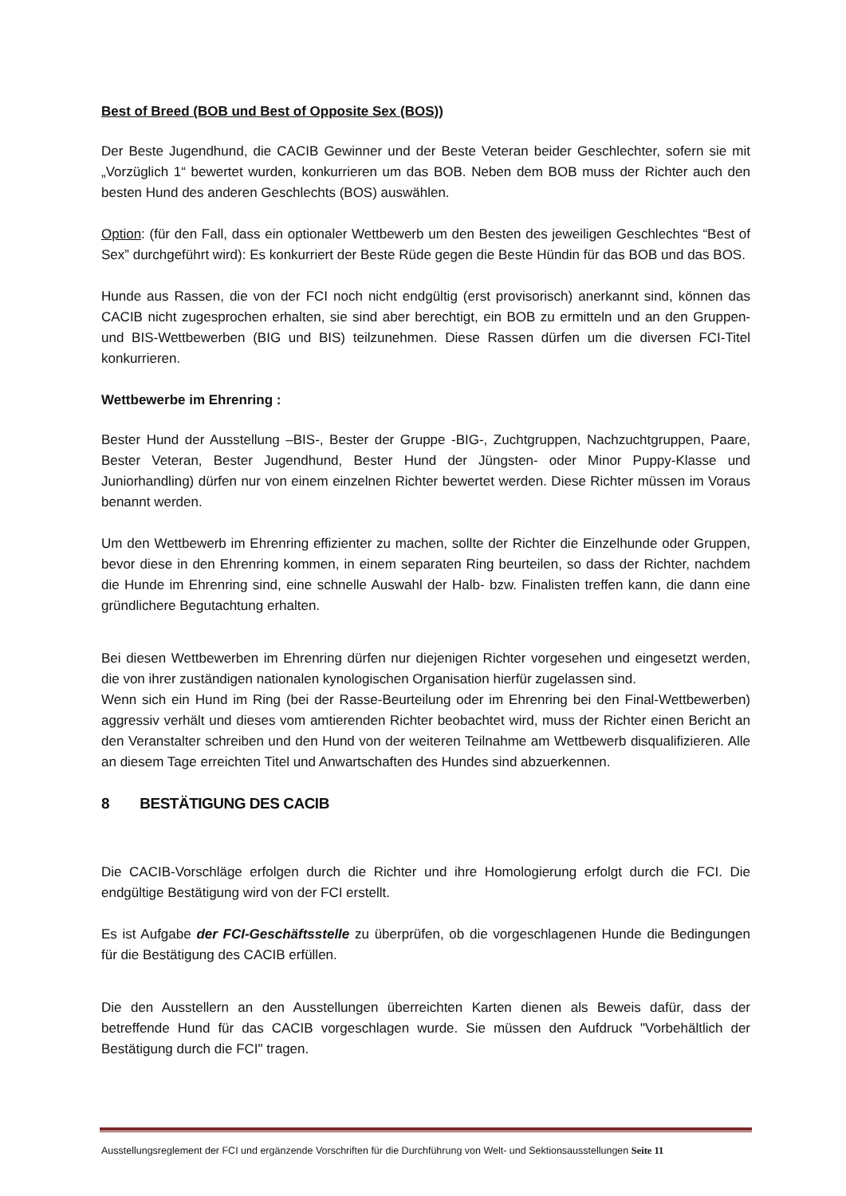Best of Breed (BOB und Best of Opposite Sex (BOS))
Der Beste Jugendhund, die CACIB Gewinner und der Beste Veteran beider Geschlechter, sofern sie mit „Vorzüglich 1“ bewertet wurden, konkurrieren um das BOB. Neben dem BOB muss der Richter auch den besten Hund des anderen Geschlechts (BOS) auswählen.
Option: (für den Fall, dass ein optionaler Wettbewerb um den Besten des jeweiligen Geschlechtes “Best of Sex” durchgeführt wird): Es konkurriert der Beste Rüde gegen die Beste Hündin für das BOB und das BOS.
Hunde aus Rassen, die von der FCI noch nicht endgültig (erst provisorisch) anerkannt sind, können das CACIB nicht zugesprochen erhalten, sie sind aber berechtigt, ein BOB zu ermitteln und an den Gruppen- und BIS-Wettbewerben (BIG und BIS) teilzunehmen. Diese Rassen dürfen um die diversen FCI-Titel konkurrieren.
Wettbewerbe im Ehrenring :
Bester Hund der Ausstellung –BIS-, Bester der Gruppe -BIG-, Zuchtgruppen, Nachzuchtgruppen, Paare, Bester Veteran, Bester Jugendhund, Bester Hund der Jüngsten- oder Minor Puppy-Klasse und Juniorhandling) dürfen nur von einem einzelnen Richter bewertet werden. Diese Richter müssen im Voraus benannt werden.
Um den Wettbewerb im Ehrenring effizienter zu machen, sollte der Richter die Einzelhunde oder Gruppen, bevor diese in den Ehrenring kommen, in einem separaten Ring beurteilen, so dass der Richter, nachdem die Hunde im Ehrenring sind, eine schnelle Auswahl der Halb- bzw. Finalisten treffen kann, die dann eine gründlichere Begutachtung erhalten.
Bei diesen Wettbewerben im Ehrenring dürfen nur diejenigen Richter vorgesehen und eingesetzt werden, die von ihrer zuständigen nationalen kynologischen Organisation hierfür zugelassen sind.
Wenn sich ein Hund im Ring (bei der Rasse-Beurteilung oder im Ehrenring bei den Final-Wettbewerben) aggressiv verhält und dieses vom amtierenden Richter beobachtet wird, muss der Richter einen Bericht an den Veranstalter schreiben und den Hund von der weiteren Teilnahme am Wettbewerb disqualifizieren. Alle an diesem Tage erreichten Titel und Anwartschaften des Hundes sind abzuerkennen.
8 BESTÄTIGUNG DES CACIB
Die CACIB-Vorschläge erfolgen durch die Richter und ihre Homologierung erfolgt durch die FCI. Die endgültige Bestätigung wird von der FCI erstellt.
Es ist Aufgabe der FCI-Geschäftsstelle zu überprüfen, ob die vorgeschlagenen Hunde die Bedingungen für die Bestätigung des CACIB erfüllen.
Die den Ausstellern an den Ausstellungen überreichten Karten dienen als Beweis dafür, dass der betreffende Hund für das CACIB vorgeschlagen wurde. Sie müssen den Aufdruck "Vorbehältlich der Bestätigung durch die FCI" tragen.
Ausstellungsreglement der FCI und ergänzende Vorschriften für die Durchführung von Welt- und Sektionsausstellungen Seite 11